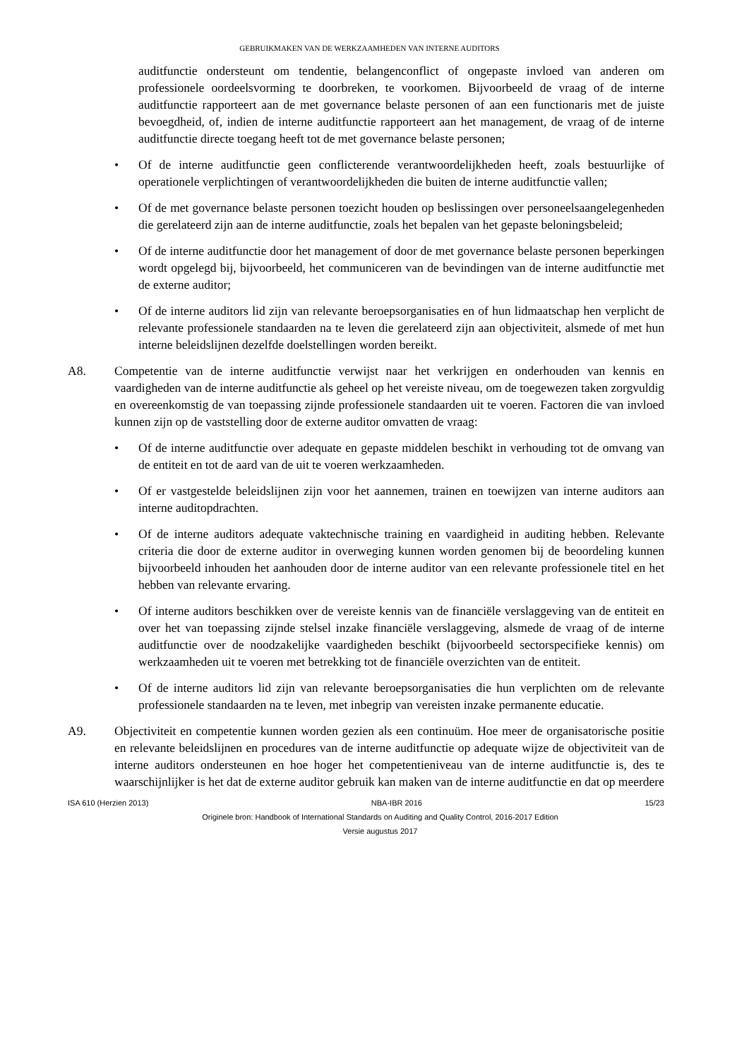GEBRUIKMAKEN VAN DE WERKZAAMHEDEN VAN INTERNE AUDITORS
auditfunctie ondersteunt om tendentie, belangenconflict of ongepaste invloed van anderen om professionele oordeelsvorming te doorbreken, te voorkomen. Bijvoorbeeld de vraag of de interne auditfunctie rapporteert aan de met governance belaste personen of aan een functionaris met de juiste bevoegdheid, of, indien de interne auditfunctie rapporteert aan het management, de vraag of de interne auditfunctie directe toegang heeft tot de met governance belaste personen;
• Of de interne auditfunctie geen conflicterende verantwoordelijkheden heeft, zoals bestuurlijke of operationele verplichtingen of verantwoordelijkheden die buiten de interne auditfunctie vallen;
• Of de met governance belaste personen toezicht houden op beslissingen over personeelsaangelegenheden die gerelateerd zijn aan de interne auditfunctie, zoals het bepalen van het gepaste beloningsbeleid;
• Of de interne auditfunctie door het management of door de met governance belaste personen beperkingen wordt opgelegd bij, bijvoorbeeld, het communiceren van de bevindingen van de interne auditfunctie met de externe auditor;
• Of de interne auditors lid zijn van relevante beroepsorganisaties en of hun lidmaatschap hen verplicht de relevante professionele standaarden na te leven die gerelateerd zijn aan objectiviteit, alsmede of met hun interne beleidslijnen dezelfde doelstellingen worden bereikt.
A8. Competentie van de interne auditfunctie verwijst naar het verkrijgen en onderhouden van kennis en vaardigheden van de interne auditfunctie als geheel op het vereiste niveau, om de toegewezen taken zorgvuldig en overeenkomstig de van toepassing zijnde professionele standaarden uit te voeren. Factoren die van invloed kunnen zijn op de vaststelling door de externe auditor omvatten de vraag:
• Of de interne auditfunctie over adequate en gepaste middelen beschikt in verhouding tot de omvang van de entiteit en tot de aard van de uit te voeren werkzaamheden.
• Of er vastgestelde beleidslijnen zijn voor het aannemen, trainen en toewijzen van interne auditors aan interne auditopdrachten.
• Of de interne auditors adequate vaktechnische training en vaardigheid in auditing hebben. Relevante criteria die door de externe auditor in overweging kunnen worden genomen bij de beoordeling kunnen bijvoorbeeld inhouden het aanhouden door de interne auditor van een relevante professionele titel en het hebben van relevante ervaring.
• Of interne auditors beschikken over de vereiste kennis van de financiële verslaggeving van de entiteit en over het van toepassing zijnde stelsel inzake financiële verslaggeving, alsmede de vraag of de interne auditfunctie over de noodzakelijke vaardigheden beschikt (bijvoorbeeld sectorspecifieke kennis) om werkzaamheden uit te voeren met betrekking tot de financiële overzichten van de entiteit.
• Of de interne auditors lid zijn van relevante beroepsorganisaties die hun verplichten om de relevante professionele standaarden na te leven, met inbegrip van vereisten inzake permanente educatie.
A9. Objectiviteit en competentie kunnen worden gezien als een continuüm. Hoe meer de organisatorische positie en relevante beleidslijnen en procedures van de interne auditfunctie op adequate wijze de objectiviteit van de interne auditors ondersteunen en hoe hoger het competentieniveau van de interne auditfunctie is, des te waarschijnlijker is het dat de externe auditor gebruik kan maken van de interne auditfunctie en dat op meerdere
ISA 610 (Herzien 2013) NBA-IBR 2016 15/23
Originele bron: Handbook of International Standards on Auditing and Quality Control, 2016-2017 Edition
Versie augustus 2017